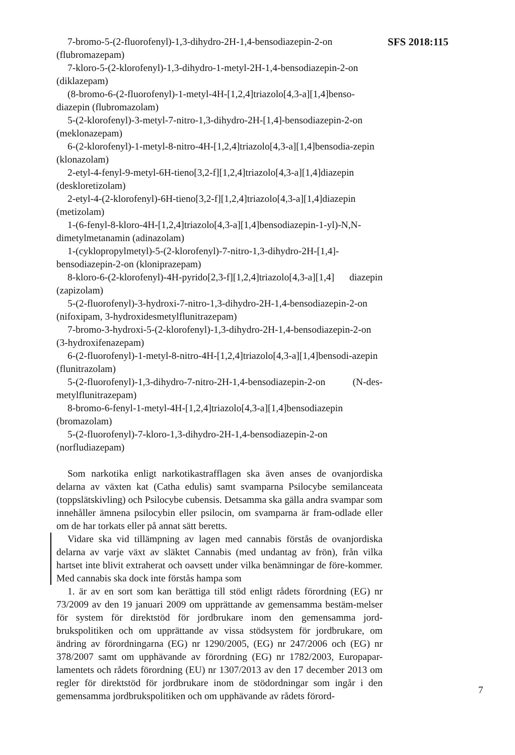SFS 2018:115
7-bromo-5-(2-fluorofenyl)-1,3-dihydro-2H-1,4-bensodiazepin-2-on (flubromazepam)
7-kloro-5-(2-klorofenyl)-1,3-dihydro-1-metyl-2H-1,4-bensodiazepin-2-on (diklazepam)
(8-bromo-6-(2-fluorofenyl)-1-metyl-4H-[1,2,4]triazolo[4,3-a][1,4]benso-diazepin (flubromazolam)
5-(2-klorofenyl)-3-metyl-7-nitro-1,3-dihydro-2H-[1,4]-bensodiazepin-2-on (meklonazepam)
6-(2-klorofenyl)-1-metyl-8-nitro-4H-[1,2,4]triazolo[4,3-a][1,4]bensodia-zepin (klonazolam)
2-etyl-4-fenyl-9-metyl-6H-tieno[3,2-f][1,2,4]triazolo[4,3-a][1,4]diazepin (deskloretizolam)
2-etyl-4-(2-klorofenyl)-6H-tieno[3,2-f][1,2,4]triazolo[4,3-a][1,4]diazepin (metizolam)
1-(6-fenyl-8-kloro-4H-[1,2,4]triazolo[4,3-a][1,4]bensodiazepin-1-yl)-N,N-dimetylmetanamin (adinazolam)
1-(cyklopropylmetyl)-5-(2-klorofenyl)-7-nitro-1,3-dihydro-2H-[1,4]-bensodiazepin-2-on (kloniprazepam)
8-kloro-6-(2-klorofenyl)-4H-pyrido[2,3-f][1,2,4]triazolo[4,3-a][1,4] diazepin (zapizolam)
5-(2-fluorofenyl)-3-hydroxi-7-nitro-1,3-dihydro-2H-1,4-bensodiazepin-2-on (nifoxipam, 3-hydroxidesmetylflunitrazepam)
7-bromo-3-hydroxi-5-(2-klorofenyl)-1,3-dihydro-2H-1,4-bensodiazepin-2-on (3-hydroxifenazepam)
6-(2-fluorofenyl)-1-metyl-8-nitro-4H-[1,2,4]triazolo[4,3-a][1,4]bensodi-azepin (flunitrazolam)
5-(2-fluorofenyl)-1,3-dihydro-7-nitro-2H-1,4-bensodiazepin-2-on (N-des-metylflunitrazepam)
8-bromo-6-fenyl-1-metyl-4H-[1,2,4]triazolo[4,3-a][1,4]bensodiazepin (bromazolam)
5-(2-fluorofenyl)-7-kloro-1,3-dihydro-2H-1,4-bensodiazepin-2-on (norfludiazepam)
Som narkotika enligt narkotikastrafflagen ska även anses de ovanjordiska delarna av växten kat (Catha edulis) samt svamparna Psilocybe semilanceata (toppslätskivling) och Psilocybe cubensis. Detsamma ska gälla andra svampar som innehåller ämnena psilocybin eller psilocin, om svamparna är fram-odlade eller om de har torkats eller på annat sätt beretts.
Vidare ska vid tillämpning av lagen med cannabis förstås de ovanjordiska delarna av varje växt av släktet Cannabis (med undantag av frön), från vilka hartset inte blivit extraherat och oavsett under vilka benämningar de före-kommer. Med cannabis ska dock inte förstås hampa som
1. är av en sort som kan berättiga till stöd enligt rådets förordning (EG) nr 73/2009 av den 19 januari 2009 om upprättande av gemensamma bestäm-melser för system för direktstöd för jordbrukare inom den gemensamma jord-brukspolitiken och om upprättande av vissa stödsystem för jordbrukare, om ändring av förordningarna (EG) nr 1290/2005, (EG) nr 247/2006 och (EG) nr 378/2007 samt om upphävande av förordning (EG) nr 1782/2003, Europapar-lamentets och rådets förordning (EU) nr 1307/2013 av den 17 december 2013 om regler för direktstöd för jordbrukare inom de stödordningar som ingår i den gemensamma jordbrukspolitiken och om upphävande av rådets förord-
7